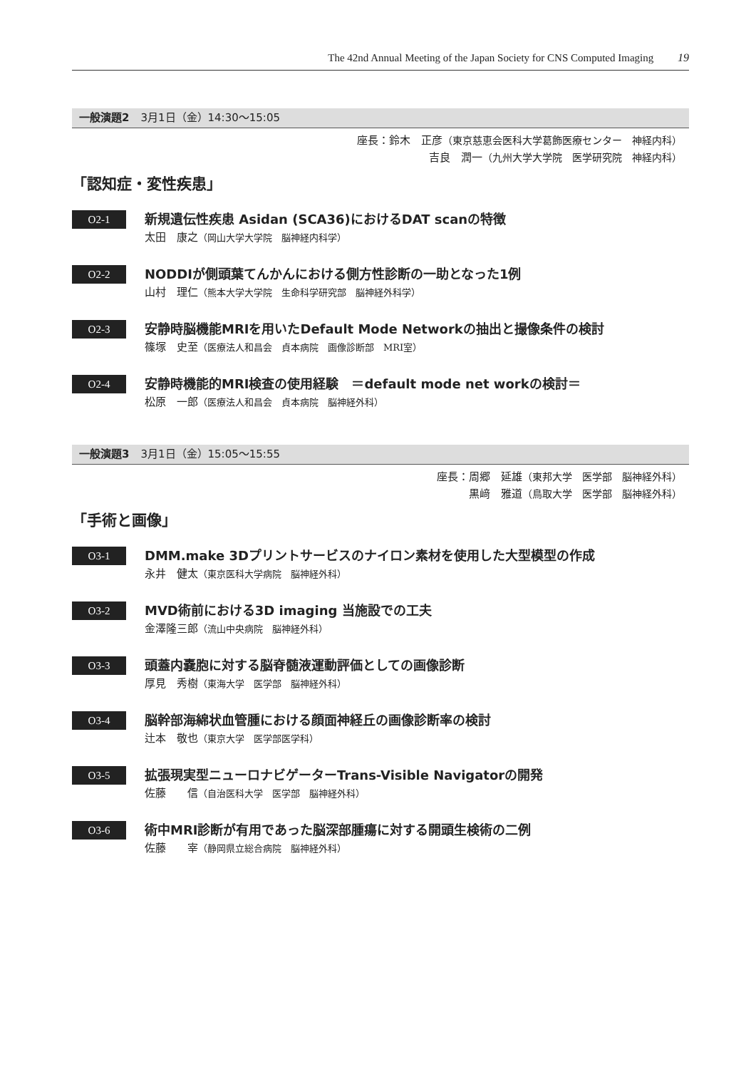The 42nd Annual Meeting of the Japan Society for CNS Computed Imaging 19
一般演題2 3月1日（金）14:30～15:05
座長：鈴木　正彦（東京慈恵会医科大学葛飾医療センター　神経内科）
吉良　潤一（九州大学大学院　医学研究院　神経内科）
「認知症・変性疾患」
O2-1
新規遺伝性疾患 Asidan (SCA36)におけるDAT scanの特徴
太田　康之（岡山大学大学院　脳神経内科学）
O2-2
NODDIが側頭葉てんかんにおける側方性診断の一助となった1例
山村　理仁（熊本大学大学院　生命科学研究部　脳神経外科学）
O2-3
安静時脳機能MRIを用いたDefault Mode Networkの抽出と撮像条件の検討
篠塚　史至（医療法人和昌会　貞本病院　画像診断部　MRI室）
O2-4
安静時機能的MRI検査の使用経験　＝default mode net workの検討＝
松原　一郎（医療法人和昌会　貞本病院　脳神経外科）
一般演題3 3月1日（金）15:05～15:55
座長：周郷　延雄（東邦大学　医学部　脳神経外科）
黒﨑　雅道（鳥取大学　医学部　脳神経外科）
「手術と画像」
O3-1
DMM.make 3Dプリントサービスのナイロン素材を使用した大型模型の作成
永井　健太（東京医科大学病院　脳神経外科）
O3-2
MVD術前における3D imaging 当施設での工夫
金澤隆三郎（流山中央病院　脳神経外科）
O3-3
頭蓋内嚢胞に対する脳脊髄液運動評価としての画像診断
厚見　秀樹（東海大学　医学部　脳神経外科）
O3-4
脳幹部海綿状血管腫における顔面神経丘の画像診断率の検討
辻本　敬也（東京大学　医学部医学科）
O3-5
拡張現実型ニューロナビゲーターTrans-Visible Navigatorの開発
佐藤　　信（自治医科大学　医学部　脳神経外科）
O3-6
術中MRI診断が有用であった脳深部腫瘍に対する開頭生検術の二例
佐藤　　宰（静岡県立総合病院　脳神経外科）